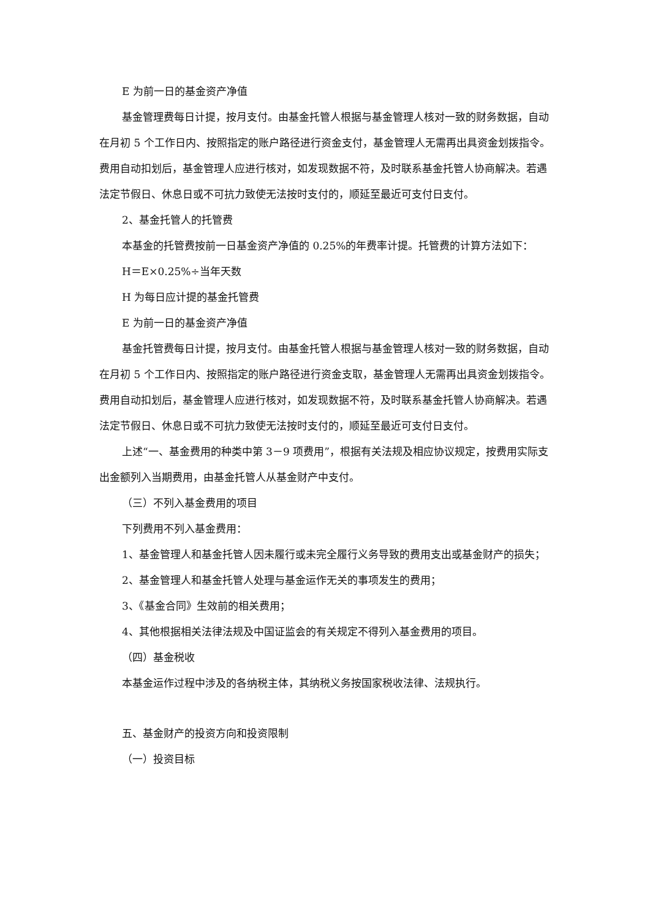E 为前一日的基金资产净值
基金管理费每日计提，按月支付。由基金托管人根据与基金管理人核对一致的财务数据，自动在月初 5 个工作日内、按照指定的账户路径进行资金支付，基金管理人无需再出具资金划拨指令。费用自动扣划后，基金管理人应进行核对，如发现数据不符，及时联系基金托管人协商解决。若遇法定节假日、休息日或不可抗力致使无法按时支付的，顺延至最近可支付日支付。
2、基金托管人的托管费
本基金的托管费按前一日基金资产净值的 0.25%的年费率计提。托管费的计算方法如下：
H＝E×0.25%÷当年天数
H 为每日应计提的基金托管费
E 为前一日的基金资产净值
基金托管费每日计提，按月支付。由基金托管人根据与基金管理人核对一致的财务数据，自动在月初 5 个工作日内、按照指定的账户路径进行资金支取，基金管理人无需再出具资金划拨指令。费用自动扣划后，基金管理人应进行核对，如发现数据不符，及时联系基金托管人协商解决。若遇法定节假日、休息日或不可抗力致使无法按时支付的，顺延至最近可支付日支付。
上述“一、基金费用的种类中第 3－9 项费用”，根据有关法规及相应协议规定，按费用实际支出金额列入当期费用，由基金托管人从基金财产中支付。
（三）不列入基金费用的项目
下列费用不列入基金费用：
1、基金管理人和基金托管人因未履行或未完全履行义务导致的费用支出或基金财产的损失；
2、基金管理人和基金托管人处理与基金运作无关的事项发生的费用；
3、《基金合同》生效前的相关费用；
4、其他根据相关法律法规及中国证监会的有关规定不得列入基金费用的项目。
（四）基金税收
本基金运作过程中涉及的各纳税主体，其纳税义务按国家税收法律、法规执行。
五、基金财产的投资方向和投资限制
（一）投资目标